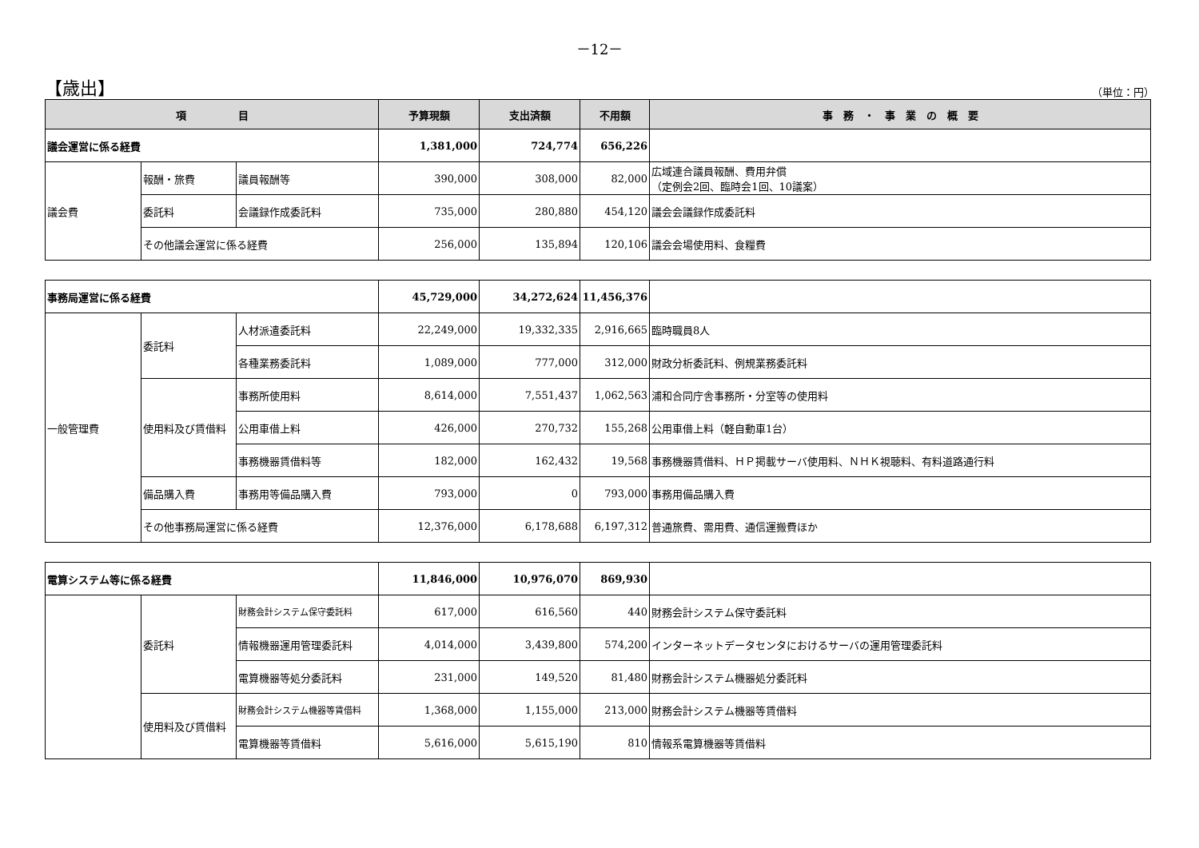－12－
【歳出】
（単位：円）
| 項 目 | | | 予算現額 | 支出済額 | 不用額 | 事 務 ・ 事 業 の 概 要 |
| --- | --- | --- | --- | --- | --- | --- |
| 議会運営に係る経費 | | | 1,381,000 | 724,774 | 656,226 | |
| 議会費 | 報酬・旅費 | 議員報酬等 | 390,000 | 308,000 | 82,000 | 広域連合議員報酬、費用弁償 （定例会2回、臨時会1回、10議案） |
| | 委託料 | 会議録作成委託料 | 735,000 | 280,880 | 454,120 | 議会会議録作成委託料 |
| | その他議会運営に係る経費 | | 256,000 | 135,894 | 120,106 | 議会会場使用料、食糧費 |
| 事務局運営に係る経費 | | | 45,729,000 | 34,272,624 | 11,456,376 | |
| 一般管理費 | 委託料 | 人材派遣委託料 | 22,249,000 | 19,332,335 | 2,916,665 | 臨時職員8人 |
| | | 各種業務委託料 | 1,089,000 | 777,000 | 312,000 | 財政分析委託料、例規業務委託料 |
| | 使用料及び賃借料 | 事務所使用料 | 8,614,000 | 7,551,437 | 1,062,563 | 浦和合同庁舎事務所・分室等の使用料 |
| | | 公用車借上料 | 426,000 | 270,732 | 155,268 | 公用車借上料（軽自動車1台） |
| | | 事務機器賃借料等 | 182,000 | 162,432 | 19,568 | 事務機器賃借料、ＨＰ掲載サーバ使用料、ＮＨＫ視聴料、有料道路通行料 |
| | 備品購入費 | 事務用等備品購入費 | 793,000 | 0 | 793,000 | 事務用備品購入費 |
| | その他事務局運営に係る経費 | | 12,376,000 | 6,178,688 | 6,197,312 | 普通旅費、需用費、通信運搬費ほか |
| 電算システム等に係る経費 | | | 11,846,000 | 10,976,070 | 869,930 | |
| | 委託料 | 財務会計システム保守委託料 | 617,000 | 616,560 | 440 | 財務会計システム保守委託料 |
| | | 情報機器運用管理委託料 | 4,014,000 | 3,439,800 | 574,200 | インターネットデータセンタにおけるサーバの運用管理委託料 |
| | | 電算機器等処分委託料 | 231,000 | 149,520 | 81,480 | 財務会計システム機器処分委託料 |
| | 使用料及び賃借料 | 財務会計システム機器等賃借料 | 1,368,000 | 1,155,000 | 213,000 | 財務会計システム機器等賃借料 |
| | | 電算機器等賃借料 | 5,616,000 | 5,615,190 | 810 | 情報系電算機器等賃借料 |